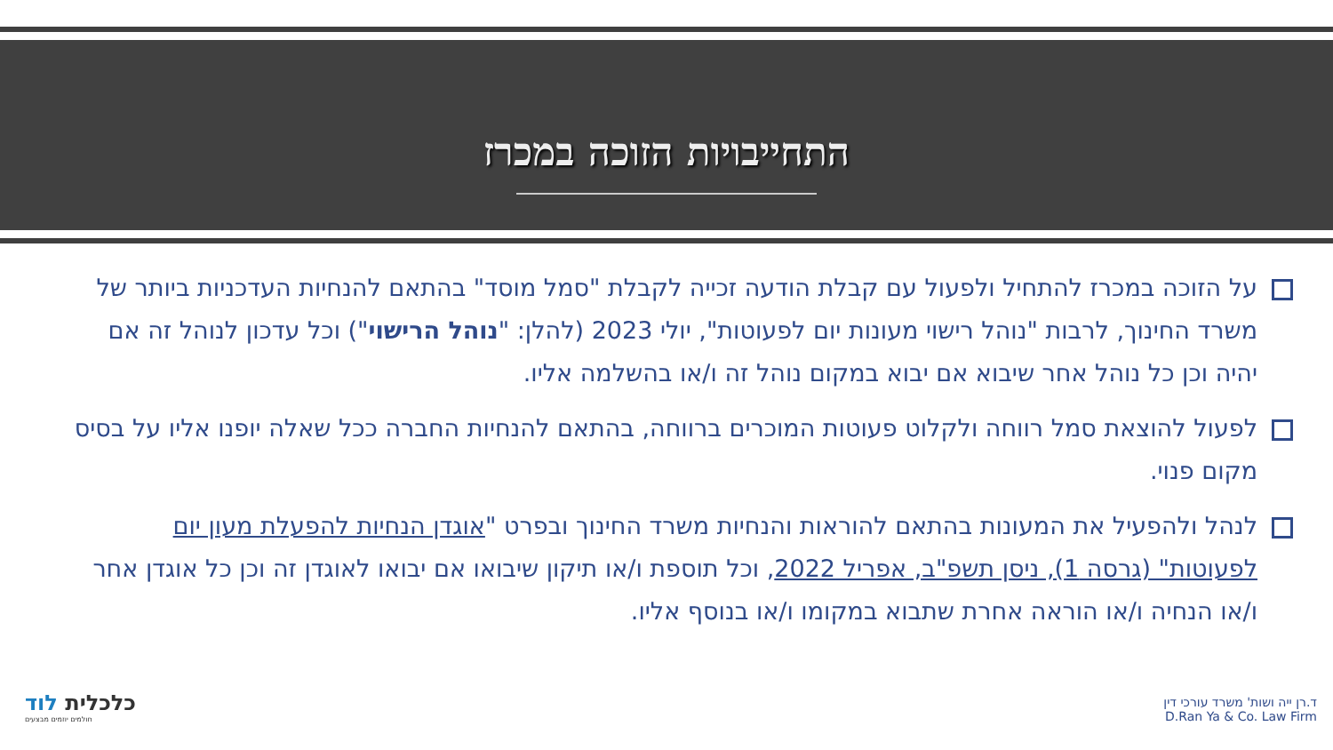התחייבויות הזוכה במכרז
על הזוכה במכרז להתחיל ולפעול עם קבלת הודעה זכייה לקבלת "סמל מוסד" בהתאם להנחיות העדכניות ביותר של משרד החינוך, לרבות "נוהל רישוי מעונות יום לפעוטות", יולי 2023 (להלן: "נוהל הרישוי") וכל עדכון לנוהל זה אם יהיה וכן כל נוהל אחר שיבוא אם יבוא במקום נוהל זה ו/או בהשלמה אליו.
לפעול להוצאת סמל רווחה ולקלוט פעוטות המוכרים ברווחה, בהתאם להנחיות החברה ככל שאלה יופנו אליו על בסיס מקום פנוי.
לנהל ולהפעיל את המעונות בהתאם להוראות והנחיות משרד החינוך ובפרט "אוגדן הנחיות להפעלת מעון יום לפעוטות" (גרסה 1), ניסן תשפ"ב, אפריל 2022, וכל תוספת ו/או תיקון שיבואו אם יבואו לאוגדן זה וכן כל אוגדן אחר ו/או הנחיה ו/או הוראה אחרת שתבוא במקומו ו/או בנוסף אליו.
כלכלית לוד
חולמים יוזמים מבצעים
ד.רן ייה ושות' משרד עורכי דין
D.Ran Ya & Co. Law Firm